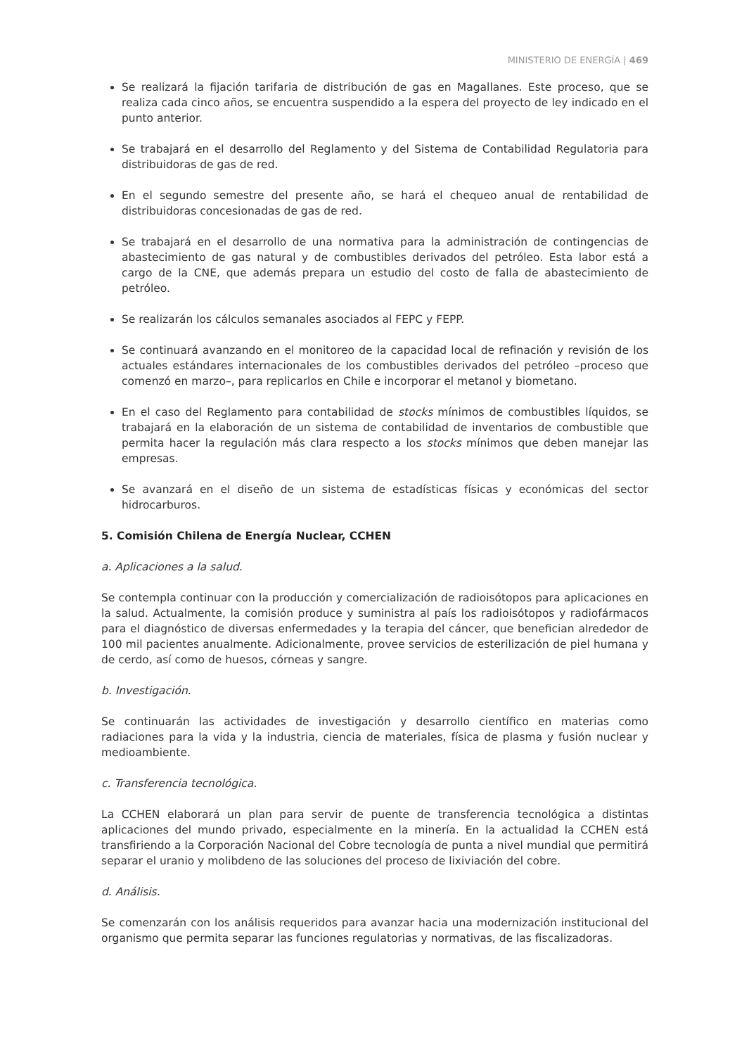MINISTERIO DE ENERGÍA | 469
Se realizará la fijación tarifaria de distribución de gas en Magallanes. Este proceso, que se realiza cada cinco años, se encuentra suspendido a la espera del proyecto de ley indicado en el punto anterior.
Se trabajará en el desarrollo del Reglamento y del Sistema de Contabilidad Regulatoria para distribuidoras de gas de red.
En el segundo semestre del presente año, se hará el chequeo anual de rentabilidad de distribuidoras concesionadas de gas de red.
Se trabajará en el desarrollo de una normativa para la administración de contingencias de abastecimiento de gas natural y de combustibles derivados del petróleo. Esta labor está a cargo de la CNE, que además prepara un estudio del costo de falla de abastecimiento de petróleo.
Se realizarán los cálculos semanales asociados al FEPC y FEPP.
Se continuará avanzando en el monitoreo de la capacidad local de refinación y revisión de los actuales estándares internacionales de los combustibles derivados del petróleo –proceso que comenzó en marzo–, para replicarlos en Chile e incorporar el metanol y biometano.
En el caso del Reglamento para contabilidad de stocks mínimos de combustibles líquidos, se trabajará en la elaboración de un sistema de contabilidad de inventarios de combustible que permita hacer la regulación más clara respecto a los stocks mínimos que deben manejar las empresas.
Se avanzará en el diseño de un sistema de estadísticas físicas y económicas del sector hidrocarburos.
5. Comisión Chilena de Energía Nuclear, CCHEN
a. Aplicaciones a la salud.
Se contempla continuar con la producción y comercialización de radioisótopos para aplicaciones en la salud. Actualmente, la comisión produce y suministra al país los radioisótopos y radiofármacos para el diagnóstico de diversas enfermedades y la terapia del cáncer, que benefician alrededor de 100 mil pacientes anualmente. Adicionalmente, provee servicios de esterilización de piel humana y de cerdo, así como de huesos, córneas y sangre.
b. Investigación.
Se continuarán las actividades de investigación y desarrollo científico en materias como radiaciones para la vida y la industria, ciencia de materiales, física de plasma y fusión nuclear y medioambiente.
c. Transferencia tecnológica.
La CCHEN elaborará un plan para servir de puente de transferencia tecnológica a distintas aplicaciones del mundo privado, especialmente en la minería. En la actualidad la CCHEN está transfiriendo a la Corporación Nacional del Cobre tecnología de punta a nivel mundial que permitirá separar el uranio y molibdeno de las soluciones del proceso de lixiviación del cobre.
d. Análisis.
Se comenzarán con los análisis requeridos para avanzar hacia una modernización institucional del organismo que permita separar las funciones regulatorias y normativas, de las fiscalizadoras.